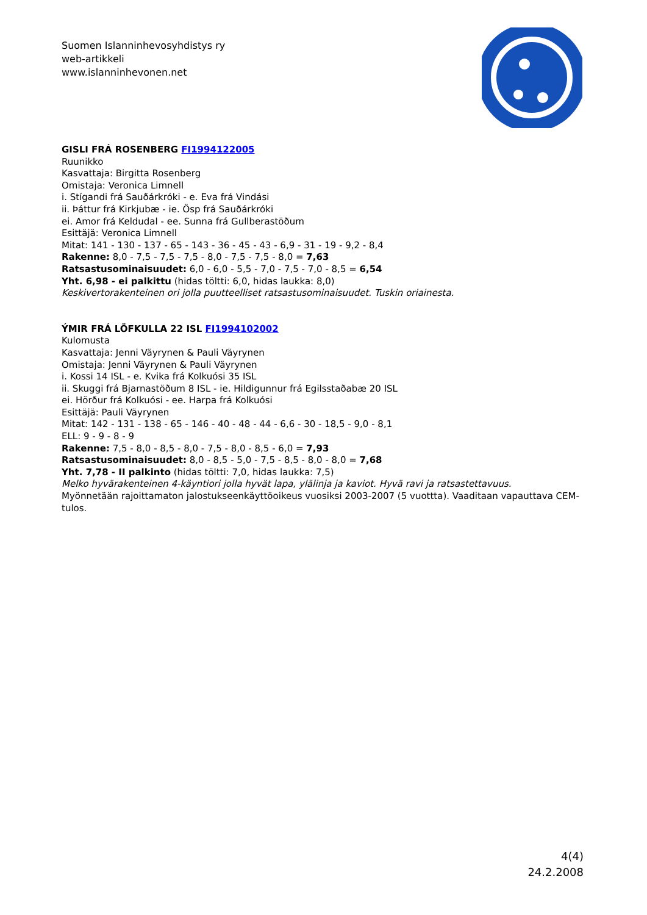Suomen Islanninhevosyhdistys ry
web-artikkeli
www.islanninhevonen.net
GISLI FRÁ ROSENBERG FI1994122005
Ruunikko
Kasvattaja: Birgitta Rosenberg
Omistaja: Veronica Limnell
i. Stígandi frá Sauðárkróki - e. Eva frá Vindási
ii. Þáttur frá Kirkjubæ - ie. Ösp frá Sauðárkróki
ei. Amor frá Keldudal - ee. Sunna frá Gullberastöðum
Esittäjä: Veronica Limnell
Mitat: 141 - 130 - 137 - 65 - 143 - 36 - 45 - 43 - 6,9 - 31 - 19 - 9,2 - 8,4
Rakenne: 8,0 - 7,5 - 7,5 - 7,5 - 8,0 - 7,5 - 7,5 - 8,0 = 7,63
Ratsastusominaisuudet: 6,0 - 6,0 - 5,5 - 7,0 - 7,5 - 7,0 - 8,5 = 6,54
Yht. 6,98 - ei palkittu (hidas töltti: 6,0, hidas laukka: 8,0)
Keskivertorakenteinen ori jolla puutteelliset ratsastusominaisuudet. Tuskin oriainesta.
ÝMIR FRÁ LÖFKULLA 22 ISL FI1994102002
Kulomusta
Kasvattaja: Jenni Väyrynen & Pauli Väyrynen
Omistaja: Jenni Väyrynen & Pauli Väyrynen
i. Kossi 14 ISL - e. Kvika frá Kolkuósi 35 ISL
ii. Skuggi frá Bjarnastöðum 8 ISL - ie. Hildigunnur frá Egilsstaðabæ 20 ISL
ei. Hörður frá Kolkuósi - ee. Harpa frá Kolkuósi
Esittäjä: Pauli Väyrynen
Mitat: 142 - 131 - 138 - 65 - 146 - 40 - 48 - 44 - 6,6 - 30 - 18,5 - 9,0 - 8,1
ELL: 9 - 9 - 8 - 9
Rakenne: 7,5 - 8,0 - 8,5 - 8,0 - 7,5 - 8,0 - 8,5 - 6,0 = 7,93
Ratsastusominaisuudet: 8,0 - 8,5 - 5,0 - 7,5 - 8,5 - 8,0 - 8,0 = 7,68
Yht. 7,78 - II palkinto (hidas töltti: 7,0, hidas laukka: 7,5)
Melko hyvärakenteinen 4-käyntiori jolla hyvät lapa, ylälinja ja kaviot. Hyvä ravi ja ratsastettavuus.
Myönnetään rajoittamaton jalostukseenkäyttöoikeus vuosiksi 2003-2007 (5 vuottta). Vaaditaan vapauttava CEM-tulos.
4(4)
24.2.2008